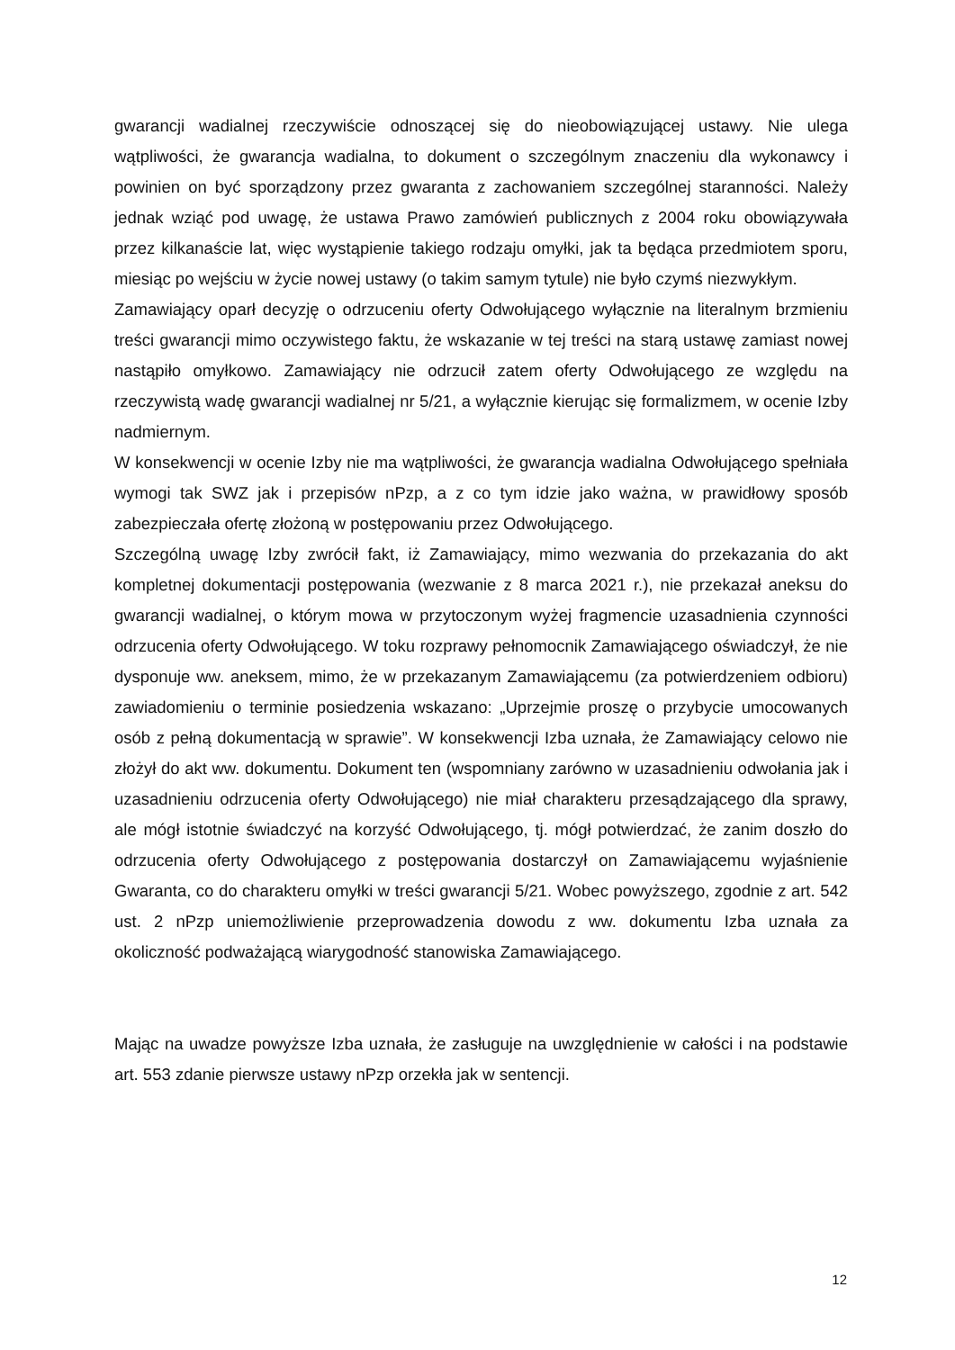gwarancji wadialnej rzeczywiście odnoszącej się do nieobowiązującej ustawy. Nie ulega wątpliwości, że gwarancja wadialna, to dokument o szczególnym znaczeniu dla wykonawcy i powinien on być sporządzony przez gwaranta z zachowaniem szczególnej staranności. Należy jednak wziąć pod uwagę, że ustawa Prawo zamówień publicznych z 2004 roku obowiązywała przez kilkanaście lat, więc wystąpienie takiego rodzaju omyłki, jak ta będąca przedmiotem sporu, miesiąc po wejściu w życie nowej ustawy (o takim samym tytule) nie było czymś niezwykłym.
Zamawiający oparł decyzję o odrzuceniu oferty Odwołującego wyłącznie na literalnym brzmieniu treści gwarancji mimo oczywistego faktu, że wskazanie w tej treści na starą ustawę zamiast nowej nastąpiło omyłkowo. Zamawiający nie odrzucił zatem oferty Odwołującego ze względu na rzeczywistą wadę gwarancji wadialnej nr 5/21, a wyłącznie kierując się formalizmem, w ocenie Izby nadmiernym.
W konsekwencji w ocenie Izby nie ma wątpliwości, że gwarancja wadialna Odwołującego spełniała wymogi tak SWZ jak i przepisów nPzp, a z co tym idzie jako ważna, w prawidłowy sposób zabezpieczała ofertę złożoną w postępowaniu przez Odwołującego.
Szczególną uwagę Izby zwrócił fakt, iż Zamawiający, mimo wezwania do przekazania do akt kompletnej dokumentacji postępowania (wezwanie z 8 marca 2021 r.), nie przekazał aneksu do gwarancji wadialnej, o którym mowa w przytoczonym wyżej fragmencie uzasadnienia czynności odrzucenia oferty Odwołującego. W toku rozprawy pełnomocnik Zamawiającego oświadczył, że nie dysponuje ww. aneksem, mimo, że w przekazanym Zamawiającemu (za potwierdzeniem odbioru) zawiadomieniu o terminie posiedzenia wskazano: „Uprzejmie proszę o przybycie umocowanych osób z pełną dokumentacją w sprawie”. W konsekwencji Izba uznała, że Zamawiający celowo nie złożył do akt ww. dokumentu. Dokument ten (wspomniany zarówno w uzasadnieniu odwołania jak i uzasadnieniu odrzucenia oferty Odwołującego) nie miał charakteru przesądzającego dla sprawy, ale mógł istotnie świadczyć na korzyść Odwołującego, tj. mógł potwierdzać, że zanim doszło do odrzucenia oferty Odwołującego z postępowania dostarczył on Zamawiającemu wyjaśnienie Gwaranta, co do charakteru omyłki w treści gwarancji 5/21. Wobec powyższego, zgodnie z art. 542 ust. 2 nPzp uniemożliwienie przeprowadzenia dowodu z ww. dokumentu Izba uznała za okoliczność podważającą wiarygodność stanowiska Zamawiającego.
Mając na uwadze powyższe Izba uznała, że zasługuje na uwzględnienie w całości i na podstawie art. 553 zdanie pierwsze ustawy nPzp orzekła jak w sentencji.
12